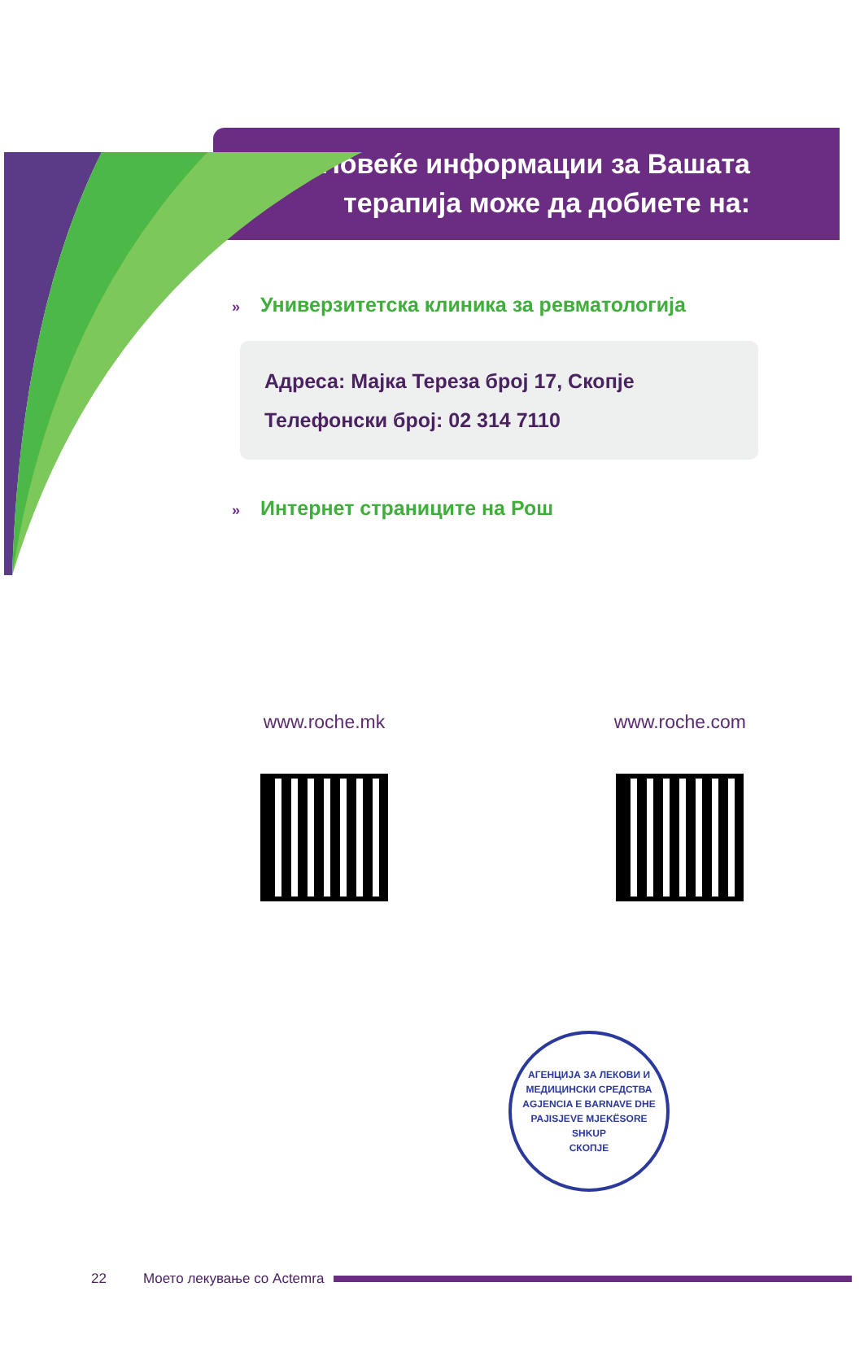Повеќе информации за Вашата терапија може да добиете на:
» Универзитетска клиника за ревматологија
Адреса: Мајка Тереза број 17, Скопје
Телефонски број: 02 314 7110
» Интернет страниците на Рош
www.roche.mk www.roche.com
АГЕНЦИЈА ЗА ЛЕКОВИ И МЕДИЦИНСКИ СРЕДСТВА
AGJENCIA E BARNAVE DHE PAJISJEVE MJEKËSORE
SHKUP
СКОПЈЕ
22 Моето лекување со Actemra